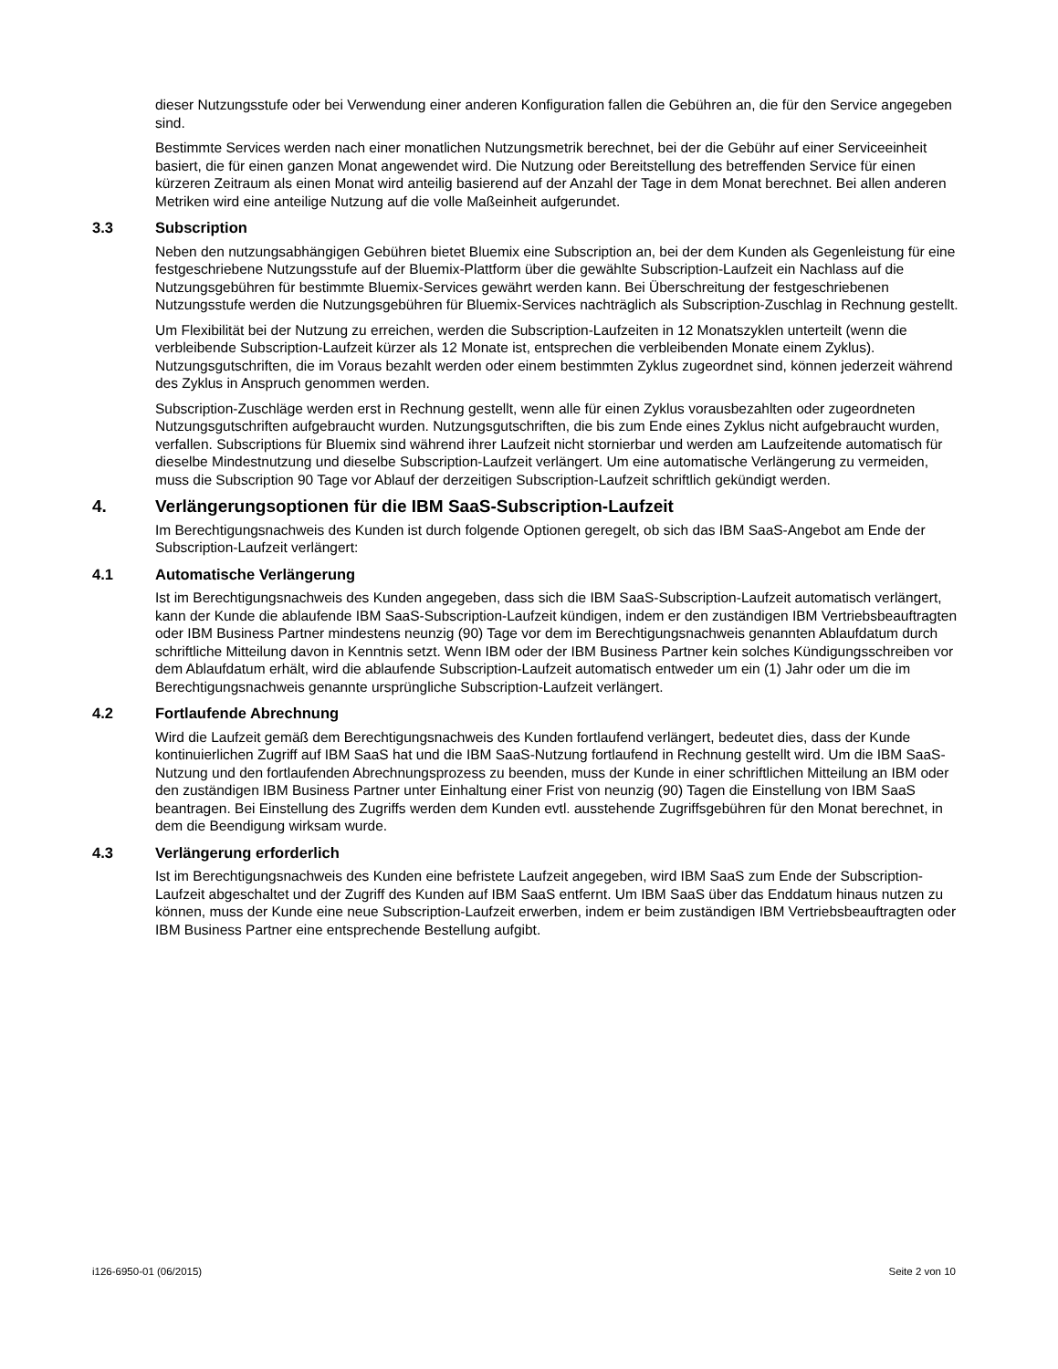dieser Nutzungsstufe oder bei Verwendung einer anderen Konfiguration fallen die Gebühren an, die für den Service angegeben sind.
Bestimmte Services werden nach einer monatlichen Nutzungsmetrik berechnet, bei der die Gebühr auf einer Serviceeinheit basiert, die für einen ganzen Monat angewendet wird. Die Nutzung oder Bereitstellung des betreffenden Service für einen kürzeren Zeitraum als einen Monat wird anteilig basierend auf der Anzahl der Tage in dem Monat berechnet. Bei allen anderen Metriken wird eine anteilige Nutzung auf die volle Maßeinheit aufgerundet.
3.3 Subscription
Neben den nutzungsabhängigen Gebühren bietet Bluemix eine Subscription an, bei der dem Kunden als Gegenleistung für eine festgeschriebene Nutzungsstufe auf der Bluemix-Plattform über die gewählte Subscription-Laufzeit ein Nachlass auf die Nutzungsgebühren für bestimmte Bluemix-Services gewährt werden kann. Bei Überschreitung der festgeschriebenen Nutzungsstufe werden die Nutzungsgebühren für Bluemix-Services nachträglich als Subscription-Zuschlag in Rechnung gestellt.
Um Flexibilität bei der Nutzung zu erreichen, werden die Subscription-Laufzeiten in 12 Monatszyklen unterteilt (wenn die verbleibende Subscription-Laufzeit kürzer als 12 Monate ist, entsprechen die verbleibenden Monate einem Zyklus). Nutzungsgutschriften, die im Voraus bezahlt werden oder einem bestimmten Zyklus zugeordnet sind, können jederzeit während des Zyklus in Anspruch genommen werden.
Subscription-Zuschläge werden erst in Rechnung gestellt, wenn alle für einen Zyklus vorausbezahlten oder zugeordneten Nutzungsgutschriften aufgebraucht wurden. Nutzungsgutschriften, die bis zum Ende eines Zyklus nicht aufgebraucht wurden, verfallen. Subscriptions für Bluemix sind während ihrer Laufzeit nicht stornierbar und werden am Laufzeitende automatisch für dieselbe Mindestnutzung und dieselbe Subscription-Laufzeit verlängert. Um eine automatische Verlängerung zu vermeiden, muss die Subscription 90 Tage vor Ablauf der derzeitigen Subscription-Laufzeit schriftlich gekündigt werden.
4. Verlängerungsoptionen für die IBM SaaS-Subscription-Laufzeit
Im Berechtigungsnachweis des Kunden ist durch folgende Optionen geregelt, ob sich das IBM SaaS-Angebot am Ende der Subscription-Laufzeit verlängert:
4.1 Automatische Verlängerung
Ist im Berechtigungsnachweis des Kunden angegeben, dass sich die IBM SaaS-Subscription-Laufzeit automatisch verlängert, kann der Kunde die ablaufende IBM SaaS-Subscription-Laufzeit kündigen, indem er den zuständigen IBM Vertriebsbeauftragten oder IBM Business Partner mindestens neunzig (90) Tage vor dem im Berechtigungsnachweis genannten Ablaufdatum durch schriftliche Mitteilung davon in Kenntnis setzt. Wenn IBM oder der IBM Business Partner kein solches Kündigungsschreiben vor dem Ablaufdatum erhält, wird die ablaufende Subscription-Laufzeit automatisch entweder um ein (1) Jahr oder um die im Berechtigungsnachweis genannte ursprüngliche Subscription-Laufzeit verlängert.
4.2 Fortlaufende Abrechnung
Wird die Laufzeit gemäß dem Berechtigungsnachweis des Kunden fortlaufend verlängert, bedeutet dies, dass der Kunde kontinuierlichen Zugriff auf IBM SaaS hat und die IBM SaaS-Nutzung fortlaufend in Rechnung gestellt wird. Um die IBM SaaS-Nutzung und den fortlaufenden Abrechnungsprozess zu beenden, muss der Kunde in einer schriftlichen Mitteilung an IBM oder den zuständigen IBM Business Partner unter Einhaltung einer Frist von neunzig (90) Tagen die Einstellung von IBM SaaS beantragen. Bei Einstellung des Zugriffs werden dem Kunden evtl. ausstehende Zugriffsgebühren für den Monat berechnet, in dem die Beendigung wirksam wurde.
4.3 Verlängerung erforderlich
Ist im Berechtigungsnachweis des Kunden eine befristete Laufzeit angegeben, wird IBM SaaS zum Ende der Subscription-Laufzeit abgeschaltet und der Zugriff des Kunden auf IBM SaaS entfernt. Um IBM SaaS über das Enddatum hinaus nutzen zu können, muss der Kunde eine neue Subscription-Laufzeit erwerben, indem er beim zuständigen IBM Vertriebsbeauftragten oder IBM Business Partner eine entsprechende Bestellung aufgibt.
i126-6950-01 (06/2015) Seite 2 von 10